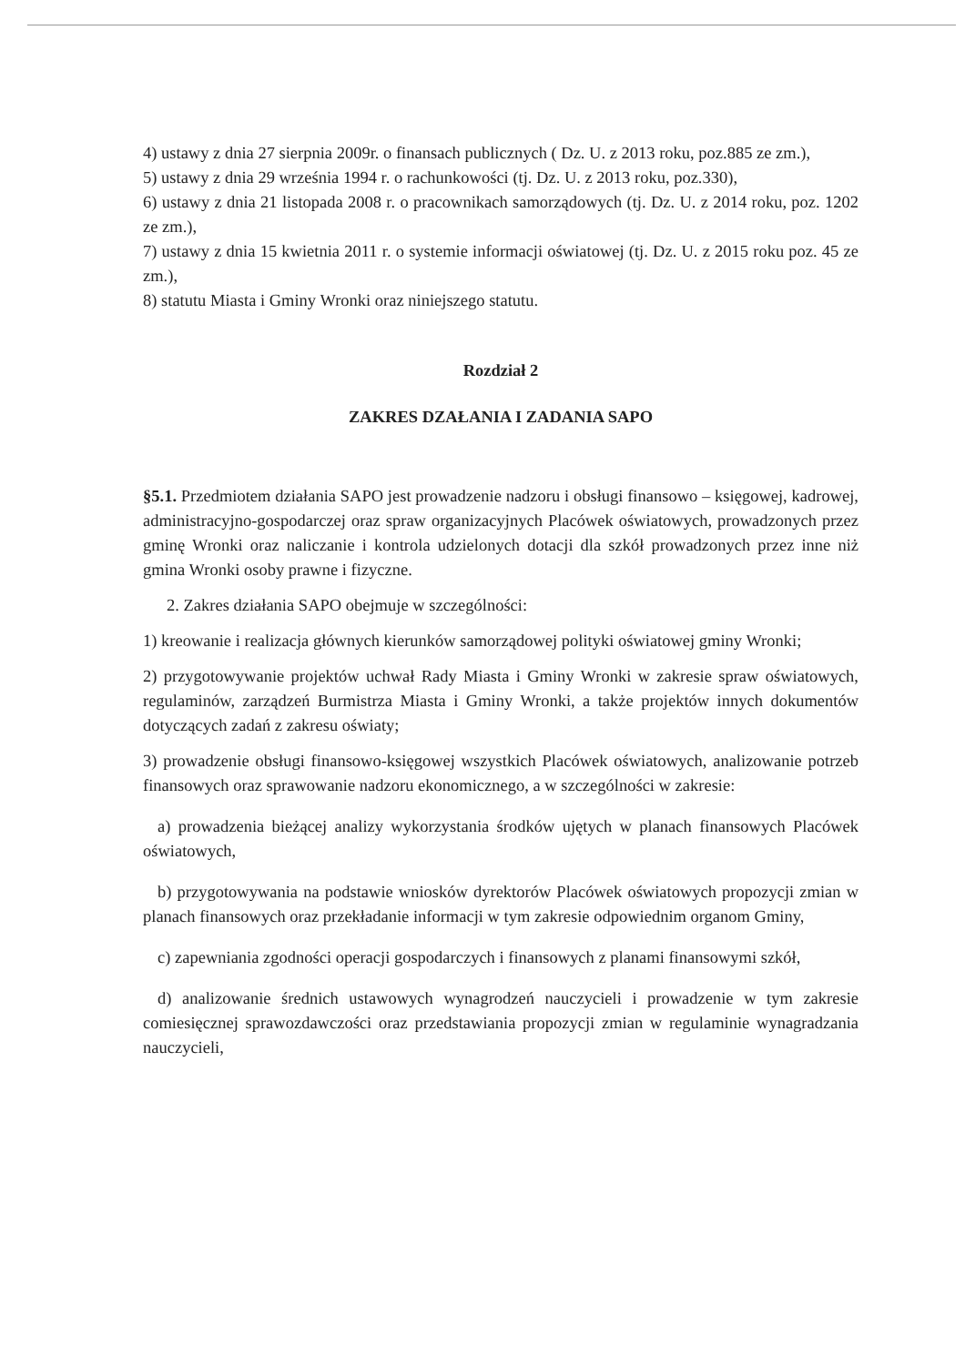4) ustawy z dnia 27 sierpnia 2009r. o finansach publicznych ( Dz. U. z 2013 roku, poz.885 ze zm.),
5) ustawy z dnia 29 września 1994 r. o rachunkowości (tj. Dz. U. z 2013 roku, poz.330),
6) ustawy z dnia 21 listopada 2008 r. o pracownikach samorządowych (tj. Dz. U. z 2014 roku, poz. 1202 ze zm.),
7) ustawy z dnia 15 kwietnia 2011 r. o systemie informacji oświatowej (tj. Dz. U. z 2015 roku poz. 45 ze zm.),
8) statutu Miasta i Gminy Wronki oraz niniejszego statutu.
Rozdział 2
ZAKRES DZAŁANIA I ZADANIA SAPO
§5.1. Przedmiotem działania SAPO jest prowadzenie nadzoru i obsługi finansowo – księgowej, kadrowej, administracyjno-gospodarczej oraz spraw organizacyjnych Placówek oświatowych, prowadzonych przez gminę Wronki oraz naliczanie i kontrola udzielonych dotacji dla szkół prowadzonych przez inne niż gmina Wronki osoby prawne i fizyczne.
2. Zakres działania SAPO obejmuje w szczególności:
1) kreowanie i realizacja głównych kierunków samorządowej polityki oświatowej gminy Wronki;
2) przygotowywanie projektów uchwał Rady Miasta i Gminy Wronki w zakresie spraw oświatowych, regulaminów, zarządzeń Burmistrza Miasta i Gminy Wronki, a także projektów innych dokumentów dotyczących zadań z zakresu oświaty;
3) prowadzenie obsługi finansowo-księgowej wszystkich Placówek oświatowych, analizowanie potrzeb finansowych oraz sprawowanie nadzoru ekonomicznego, a w szczególności w zakresie:
a) prowadzenia bieżącej analizy wykorzystania środków ujętych w planach finansowych Placówek oświatowych,
b) przygotowywania na podstawie wniosków dyrektorów Placówek oświatowych propozycji zmian w planach finansowych oraz przekładanie informacji w tym zakresie odpowiednim organom Gminy,
c) zapewniania zgodności operacji gospodarczych i finansowych z planami finansowymi szkół,
d) analizowanie średnich ustawowych wynagrodzeń nauczycieli i prowadzenie w tym zakresie comiesięcznej sprawozdawczości oraz przedstawiania propozycji zmian w regulaminie wynagradzania nauczycieli,